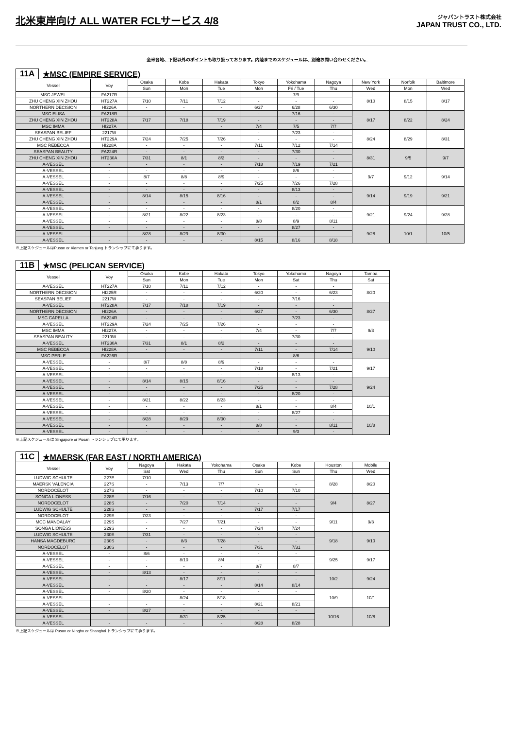北米東岸向け ALL WATER FCLサービス 4/8
ジャパントラスト株式会社
JAPAN TRUST CO., LTD.
全米各地、下記以外のポイントも取り扱っております。内陸までのスケジュールは、別途お問い合わせください。
11A ★MSC (EMPIRE SERVICE)
| Vessel | Voy | Osaka | Kobe | Hakata | Tokyo | Yokohama | Nagoya | New York | Norfolk | Baltimore |
| --- | --- | --- | --- | --- | --- | --- | --- | --- | --- | --- |
| | | Sun | Mon | Tue | Mon | Fri / Tue | Thu | Wed | Mon | Wed |
| MSC JEWEL | FA217R | - | - | - | - | 7/9 | - | 8/10 | 8/15 | 8/17 |
| ZHU CHENG XIN ZHOU | HT227A | 7/10 | 7/11 | 7/12 | - | - | - | | | |
| NORTHERN DECISION | HI226A | - | - | - | 6/27 | 6/28 | 6/30 | | | |
| MSC ELISA | FA218R | | | | - | 7/16 | - | 8/17 | 8/22 | 8/24 |
| ZHU CHENG XIN ZHOU | HT228A | 7/17 | 7/18 | 7/19 | - | - | - | | | |
| MSC IMMA | HI227A | | | - | 7/4 | 7/5 | 7/7 | | | |
| SEASPAN BELIEF | 2217W | - | - | - | - | 7/23 | - | 8/24 | 8/29 | 8/31 |
| ZHU CHENG XIN ZHOU | HT229A | 7/24 | 7/25 | 7/26 | - | - | - | | | |
| MSC REBECCA | HI228A | - | - | - | 7/11 | 7/12 | 7/14 | | | |
| SEASPAN BEAUTY | FA224R | - | - | - | - | 7/30 | - | 8/31 | 9/5 | 9/7 |
| ZHU CHENG XIN ZHOU | HT230A | 7/31 | 8/1 | 8/2 | - | - | - | | | |
| A-VESSEL | - | - | - | - | 7/18 | 7/19 | 7/21 | | | |
| A-VESSEL | - | - | - | - | - | 8/6 | - | 9/7 | 9/12 | 9/14 |
| A-VESSEL | - | 8/7 | 8/8 | 8/9 | - | - | - | | | |
| A-VESSEL | - | - | - | - | 7/25 | 7/26 | 7/28 | | | |
| A-VESSEL | - | - | - | - | - | 8/13 | - | 9/14 | 9/19 | 9/21 |
| A-VESSEL | - | 8/14 | 8/15 | 8/16 | - | - | - | | | |
| A-VESSEL | - | - | - | - | 8/1 | 8/2 | 8/4 | | | |
| A-VESSEL | - | - | - | - | - | 8/20 | - | 9/21 | 9/24 | 9/28 |
| A-VESSEL | - | 8/21 | 8/22 | 8/23 | - | - | - | | | |
| A-VESSEL | - | - | - | - | 8/8 | 8/9 | 8/11 | | | |
| A-VESSEL | - | - | - | - | - | 8/27 | - | 9/28 | 10/1 | 10/5 |
| A-VESSEL | - | 8/28 | 8/29 | 8/30 | - | - | - | | | |
| A-VESSEL | - | - | - | - | 8/15 | 8/16 | 8/18 | | | |
※上記スケジュールはPusan or Xiamen or Tanjung トランシップにて承ります。
11B ★MSC (PELICAN SERVICE)
| Vessel | Voy | Osaka | Kobe | Hakata | Tokyo | Yokohama | Nagoya | Tampa |
| --- | --- | --- | --- | --- | --- | --- | --- | --- |
| | | Sun | Mon | Tue | Mon | Sat | Thu | Sat |
| A-VESSEL | HT227A | 7/10 | 7/11 | 7/12 | - | - | - | 8/20 |
| NORTHERN DECISION | HI225R | - | - | - | 6/20 | - | 6/23 | |
| SEASPAN BELIEF | 2217W | - | - | - | - | 7/16 | - | |
| A-VESSEL | HT228A | 7/17 | 7/18 | 7/19 | - | - | - | 8/27 |
| NORTHERN DECISION | HI226A | - | - | - | 6/27 | - | 6/30 | |
| MSC CAPELLA | FA224R | - | - | - | - | 7/23 | - | |
| A-VESSEL | HT229A | 7/24 | 7/25 | 7/26 | - | - | - | 9/3 |
| MSC IMMA | HI227A | - | - | - | 7/4 | - | 7/7 | |
| SEASPAN BEAUTY | 2219W | - | - | - | - | 7/30 | - | |
| A-VESSEL | HT230A | 7/31 | 8/1 | 8/2 | - | - | - | 9/10 |
| MSC REBECCA | HI228A | - | - | - | 7/11 | - | 7/14 | |
| MSC PERLE | FA226R | - | - | - | - | 8/6 | - | |
| A-VESSEL | - | 8/7 | 8/8 | 8/9 | - | - | - | 9/17 |
| A-VESSEL | - | - | - | - | 7/18 | - | 7/21 | |
| A-VESSEL | - | - | - | - | - | 8/13 | - | |
| A-VESSEL | - | 8/14 | 8/15 | 8/16 | - | - | - | 9/24 |
| A-VESSEL | - | - | - | - | 7/25 | - | 7/28 | |
| A-VESSEL | - | - | - | - | - | 8/20 | - | |
| A-VESSEL | - | 8/21 | 8/22 | 8/23 | - | - | - | 10/1 |
| A-VESSEL | - | - | - | - | 8/1 | - | 8/4 | |
| A-VESSEL | - | - | - | - | - | 8/27 | - | |
| A-VESSEL | - | 8/28 | 8/29 | 8/30 | - | - | - | 10/8 |
| A-VESSEL | - | - | - | - | 8/8 | - | 8/11 | |
| A-VESSEL | - | - | - | - | - | 9/3 | - | |
※上記スケジュールは Singapore or Pusan トランシップにて承ります。
11C ★MAERSK (FAR EAST / NORTH AMERICA)
| Vessel | Voy | Nagoya | Hakata | Yokohama | Osaka | Kobe | Houston | Mobile |
| --- | --- | --- | --- | --- | --- | --- | --- | --- |
| | | Sat | Wed | Thu | Sun | Sun | Thu | Wed |
| LUDWIG SCHULTE | 227E | 7/10 | - | - | - | - | 8/28 | 8/20 |
| MAERSK VALENCIA | 227S | - | 7/13 | 7/7 | - | - | | |
| NORDOCELOT | 227S | - | - | - | 7/10 | 7/10 | | |
| SONGA LIONESS | 228E | 7/16 | - | - | - | - | 9/4 | 8/27 |
| NORDOCELOT | 228S | - | 7/20 | 7/14 | - | - | | |
| LUDWIG SCHULTE | 228S | - | - | - | 7/17 | 7/17 | | |
| NORDOCELOT | 229E | 7/23 | - | - | - | - | 9/11 | 9/3 |
| MCC MANDALAY | 229S | - | 7/27 | 7/21 | - | - | | |
| SONGA LIONESS | 229S | - | - | - | 7/24 | 7/24 | | |
| LUDWIG SCHULTE | 230E | 7/31 | - | - | - | - | 9/18 | 9/10 |
| HANSA MAGDEBURG | 230S | - | 8/3 | 7/28 | - | - | | |
| NORDOCELOT | 230S | - | - | - | 7/31 | 7/31 | | |
| A-VESSEL | - | 8/6 | - | - | - | - | 9/25 | 9/17 |
| A-VESSEL | - | - | 8/10 | 8/4 | - | - | | |
| A-VESSEL | - | - | - | - | 8/7 | 8/7 | | |
| A-VESSEL | - | 8/13 | - | - | - | - | 10/2 | 9/24 |
| A-VESSEL | - | - | 8/17 | 8/11 | - | - | | |
| A-VESSEL | - | - | - | - | 8/14 | 8/14 | | |
| A-VESSEL | - | 8/20 | - | - | - | - | 10/9 | 10/1 |
| A-VESSEL | - | - | 8/24 | 8/18 | - | - | | |
| A-VESSEL | - | - | - | - | 8/21 | 8/21 | | |
| A-VESSEL | - | 8/27 | - | - | - | - | 10/16 | 10/8 |
| A-VESSEL | - | - | 8/31 | 8/25 | - | - | | |
| A-VESSEL | - | - | - | - | 8/28 | 8/28 | | |
※上記スケジュールは Pusan or Ningbo or Shanghai トランシップにて承ります。